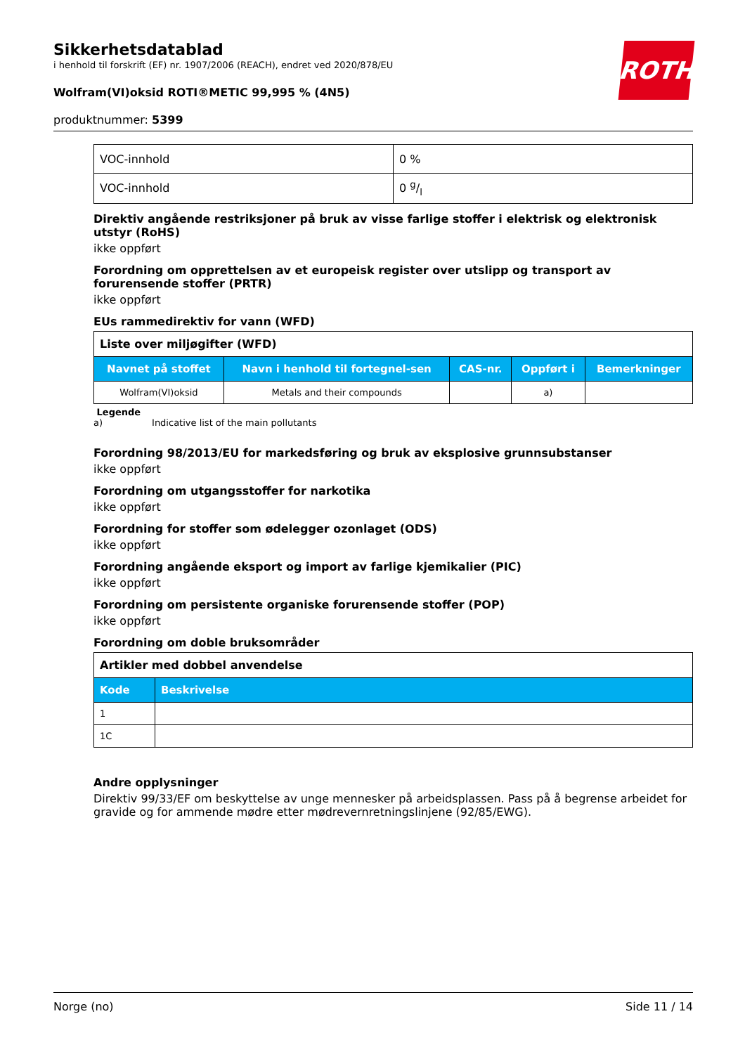Sikkerhetsdatablad
i henhold til forskrift (EF) nr. 1907/2006 (REACH), endret ved 2020/878/EU
Wolfram(VI)oksid ROTI®METIC 99,995 % (4N5)
produktnummer: 5399
ROTH
| VOC-innhold | 0 % |
| VOC-innhold | 0 g/l |
Direktiv angående restriksjoner på bruk av visse farlige stoffer i elektrisk og elektronisk utstyr (RoHS)
ikke oppført
Forordning om opprettelsen av et europeisk register over utslipp og transport av forurensende stoffer (PRTR)
ikke oppført
EUs rammedirektiv for vann (WFD)
| Liste over miljøgifter (WFD) | | | | |
| --- | --- | --- | --- | --- |
| Navnet på stoffet | Navn i henhold til fortegnel-sen | CAS-nr. | Oppført i | Bemerkninger |
| Wolfram(VI)oksid | Metals and their compounds | | a) | |
Legende
a) Indicative list of the main pollutants
Forordning 98/2013/EU for markedsføring og bruk av eksplosive grunnsubstanser
ikke oppført
Forordning om utgangsstoffer for narkotika
ikke oppført
Forordning for stoffer som ødelegger ozonlaget (ODS)
ikke oppført
Forordning angående eksport og import av farlige kjemikalier (PIC)
ikke oppført
Forordning om persistente organiske forurensende stoffer (POP)
ikke oppført
Forordning om doble bruksområder
| Artikler med dobbel anvendelse | |
| --- | --- |
| Kode | Beskrivelse |
| 1 | |
| 1C | |
Andre opplysninger
Direktiv 99/33/EF om beskyttelse av unge mennesker på arbeidsplassen. Pass på å begrense arbeidet for gravide og for ammende mødre etter mødrevernretningslinjene (92/85/EWG).
Norge (no) Side 11 / 14